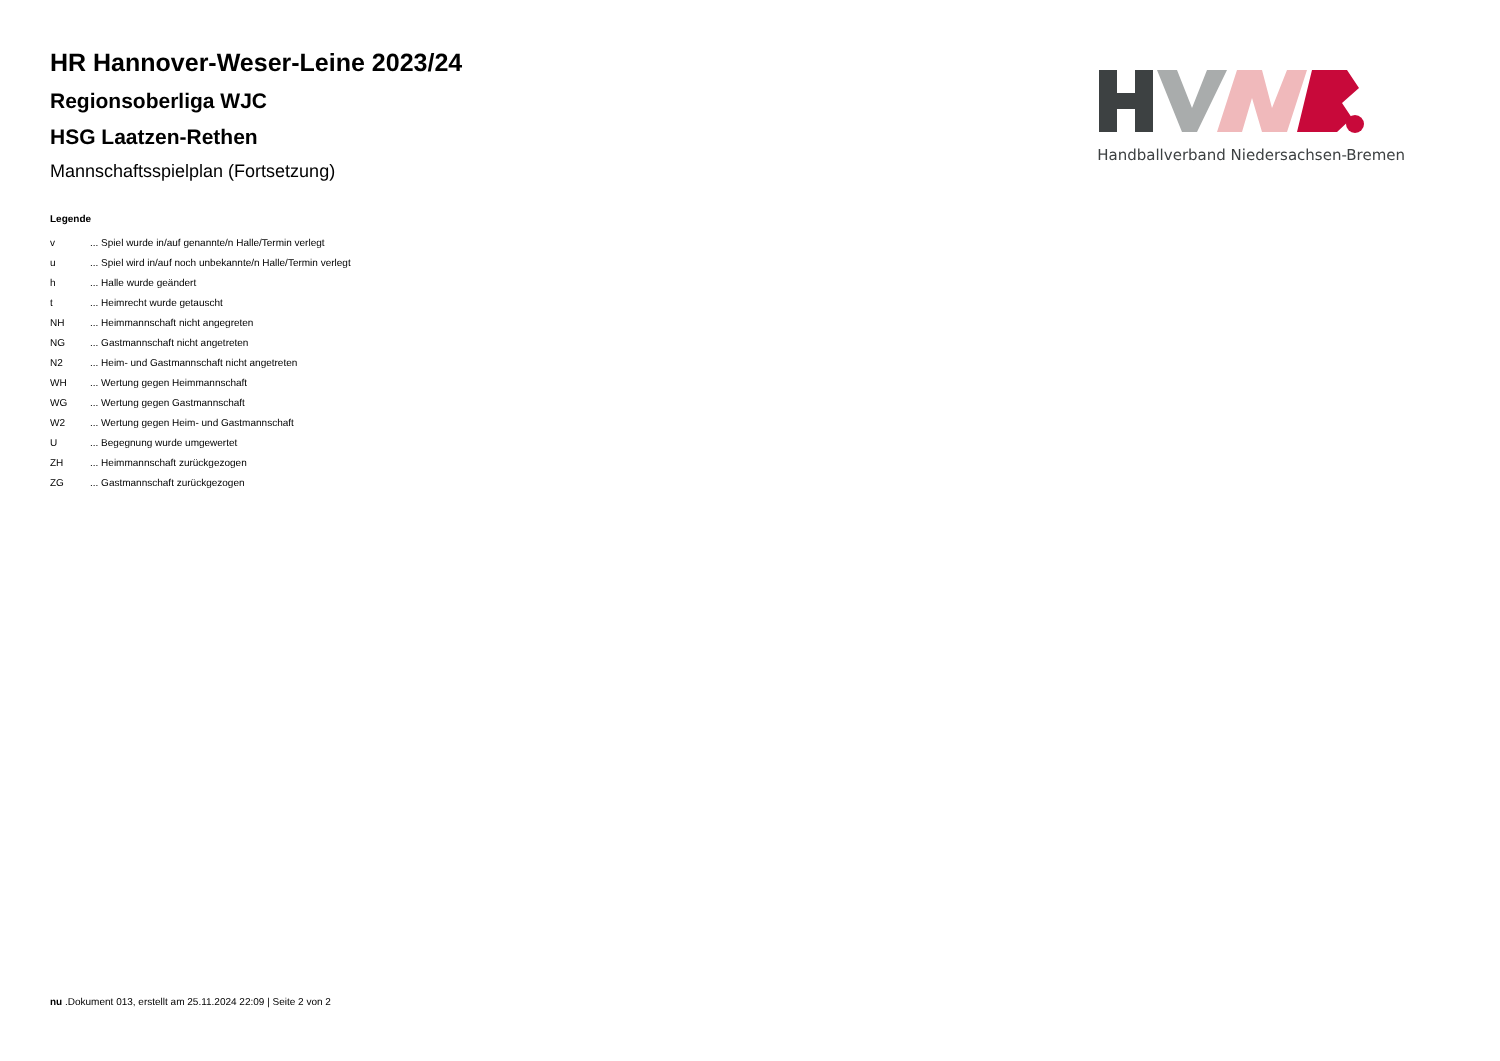HR Hannover-Weser-Leine 2023/24
Regionsoberliga WJC
HSG Laatzen-Rethen
Mannschaftsspielplan (Fortsetzung)
Handballverband Niedersachsen-Bremen
Legende
| v | ... Spiel wurde in/auf genannte/n Halle/Termin verlegt |
| u | ... Spiel wird in/auf noch unbekannte/n Halle/Termin verlegt |
| h | ... Halle wurde geändert |
| t | ... Heimrecht wurde getauscht |
| NH | ... Heimmannschaft nicht angegreten |
| NG | ... Gastmannschaft nicht angetreten |
| N2 | ... Heim- und Gastmannschaft nicht angetreten |
| WH | ... Wertung gegen Heimmannschaft |
| WG | ... Wertung gegen Gastmannschaft |
| W2 | ... Wertung gegen Heim- und Gastmannschaft |
| U | ... Begegnung wurde umgewertet |
| ZH | ... Heimmannschaft zurückgezogen |
| ZG | ... Gastmannschaft zurückgezogen |
nu .Dokument 013, erstellt am 25.11.2024 22:09 | Seite 2 von 2